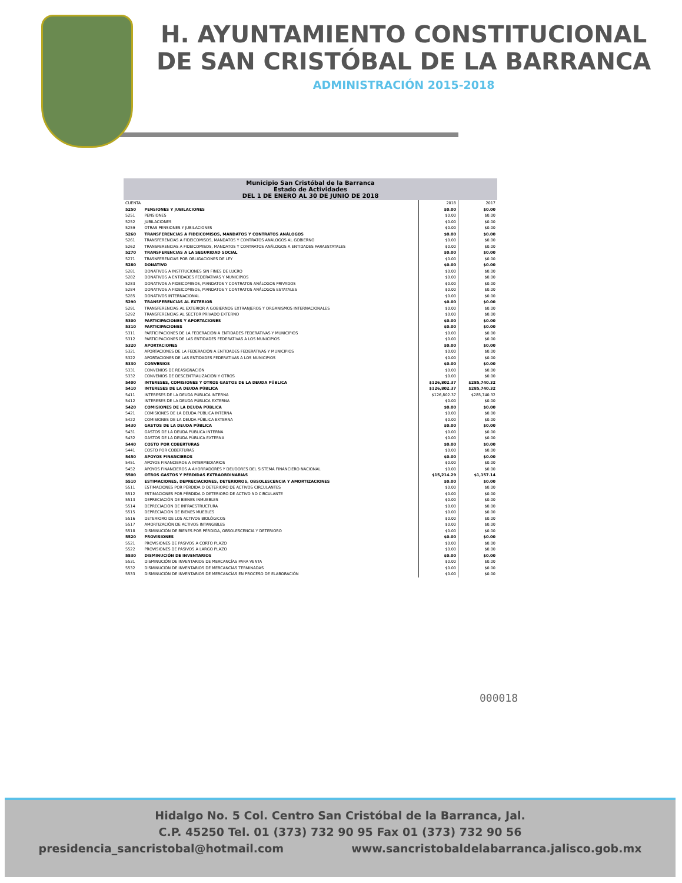H. AYUNTAMIENTO CONSTITUCIONAL
DE SAN CRISTÓBAL DE LA BARRANCA
ADMINISTRACIÓN 2015-2018
| Municipio San Cristóbal de la Barranca Estado de Actividades DEL 1 DE ENERO AL 30 DE JUNIO DE 2018 | | | |
| --- | --- | --- | --- |
| CUENTA | | 2018 | 2017 |
| 5250 | PENSIONES Y JUBILACIONES | $0.00 | $0.00 |
| 5251 | PENSIONES | $0.00 | $0.00 |
| 5252 | JUBILACIONES | $0.00 | $0.00 |
| 5259 | OTRAS PENSIONES Y JUBILACIONES | $0.00 | $0.00 |
| 5260 | TRANSFERENCIAS A FIDEICOMISOS, MANDATOS Y CONTRATOS ANÁLOGOS | $0.00 | $0.00 |
| 5261 | TRANSFERENCIAS A FIDEICOMISOS, MANDATOS Y CONTRATOS ANÁLOGOS AL GOBIERNO | $0.00 | $0.00 |
| 5262 | TRANSFERENCIAS A FIDEICOMISOS, MANDATOS Y CONTRATOS ANÁLOGOS A ENTIDADES PARAESTATALES | $0.00 | $0.00 |
| 5270 | TRANSFERENCIAS A LA SEGURIDAD SOCIAL | $0.00 | $0.00 |
| 5271 | TRASNFERENCIAS POR OBLIGACIONES DE LEY | $0.00 | $0.00 |
| 5280 | DONATIVO | $0.00 | $0.00 |
| 5281 | DONATIVOS A INSTITUCIONES SIN FINES DE LUCRO | $0.00 | $0.00 |
| 5282 | DONATIVOS A ENTIDADES FEDERATIVAS Y MUNICIPIOS | $0.00 | $0.00 |
| 5283 | DONATIVOS A FIDEICOMISOS, MANDATOS Y CONTRATOS ANÁLOGOS PRIVADOS | $0.00 | $0.00 |
| 5284 | DONATIVOS A FIDEICOMISOS, MANDATOS Y CONTRATOS ANÁLOGOS ESTATALES | $0.00 | $0.00 |
| 5285 | DONATIVOS INTERNACIONAL | $0.00 | $0.00 |
| 5290 | TRANSFERENCIAS AL EXTERIOR | $0.00 | $0.00 |
| 5291 | TRANSFERENCIAS AL EXTERIOR A GOBIERNOS EXTRANJEROS Y ORGANISMOS INTERNACIONALES | $0.00 | $0.00 |
| 5292 | TRANSFERENCIAS AL SECTOR PRIVADO EXTERNO | $0.00 | $0.00 |
| 5300 | PARTICIPACIONES Y APORTACIONES | $0.00 | $0.00 |
| 5310 | PARTICIPACIONES | $0.00 | $0.00 |
| 5311 | PARTICIPACIONES DE LA FEDERACIÓN A ENTIDADES FEDERATIVAS Y MUNICIPIOS | $0.00 | $0.00 |
| 5312 | PARTICIPACIONES DE LAS ENTIDADES FEDERATIVAS A LOS MUNICIPIOS | $0.00 | $0.00 |
| 5320 | APORTACIONES | $0.00 | $0.00 |
| 5321 | APORTACIONES DE LA FEDERACIÓN A ENTIDADES FEDERATIVAS Y MUNICIPIOS | $0.00 | $0.00 |
| 5322 | APORTACIONES DE LAS ENTIDADES FEDERATIVAS A LOS MUNICIPIOS | $0.00 | $0.00 |
| 5330 | CONVENIOS | $0.00 | $0.00 |
| 5331 | CONVENIOS DE REASIGNACIÓN | $0.00 | $0.00 |
| 5332 | CONVENIOS DE DESCENTRALIZACIÓN Y OTROS | $0.00 | $0.00 |
| 5400 | INTERESES, COMISIONES Y OTROS GASTOS DE LA DEUDA PÚBLICA | $126,802.37 | $285,740.32 |
| 5410 | INTERESES DE LA DEUDA PÚBLICA | $126,802.37 | $285,740.32 |
| 5411 | INTERESES DE LA DEUDA PÚBLICA INTERNA | $126,802.37 | $285,740.32 |
| 5412 | INTERESES DE LA DEUDA PÚBLICA EXTERNA | $0.00 | $0.00 |
| 5420 | COMISIONES DE LA DEUDA PÚBLICA | $0.00 | $0.00 |
| 5421 | COMISIONES DE LA DEUDA PÚBLICA INTERNA | $0.00 | $0.00 |
| 5422 | COMISIONES DE LA DEUDA PÚBLICA EXTERNA | $0.00 | $0.00 |
| 5430 | GASTOS DE LA DEUDA PÚBLICA | $0.00 | $0.00 |
| 5431 | GASTOS DE LA DEUDA PÚBLICA INTERNA | $0.00 | $0.00 |
| 5432 | GASTOS DE LA DEUDA PÚBLICA EXTERNA | $0.00 | $0.00 |
| 5440 | COSTO POR COBERTURAS | $0.00 | $0.00 |
| 5441 | COSTO POR COBERTURAS | $0.00 | $0.00 |
| 5450 | APOYOS FINANCIEROS | $0.00 | $0.00 |
| 5451 | APOYOS FINANCIEROS A INTERMEDIARIOS | $0.00 | $0.00 |
| 5452 | APOYOS FINANCIEROS A AHORRADORES Y DEUDORES DEL SISTEMA FINANCIERO NACIONAL | $0.00 | $0.00 |
| 5500 | OTROS GASTOS Y PÉRDIDAS EXTRAORDINARIAS | $15,214.29 | $1,157.14 |
| 5510 | ESTIMACIONES, DEPRECIACIONES, DETERIOROS, OBSOLESCENCIA Y AMORTIZACIONES | $0.00 | $0.00 |
| 5511 | ESTIMACIONES POR PÉRDIDA O DETERIORO DE ACTIVOS CIRCULANTES | $0.00 | $0.00 |
| 5512 | ESTIMACIONES POR PÉRDIDA O DETERIORO DE ACTIVO NO CIRCULANTE | $0.00 | $0.00 |
| 5513 | DEPRECIACIÓN DE BIENES INMUEBLES | $0.00 | $0.00 |
| 5514 | DEPRECIACIÓN DE INFRAESTRUCTURA | $0.00 | $0.00 |
| 5515 | DEPRECIACIÓN DE BIENES MUEBLES | $0.00 | $0.00 |
| 5516 | DETERIORO DE LOS ACTIVOS BIOLÓGICOS | $0.00 | $0.00 |
| 5517 | AMORTIZACIÓN DE ACTIVOS INTANGIBLES | $0.00 | $0.00 |
| 5518 | DISMINUCIÓN DE BIENES POR PÉRDIDA, OBSOLESCENCIA Y DETERIORO | $0.00 | $0.00 |
| 5520 | PROVISIONES | $0.00 | $0.00 |
| 5521 | PROVISIONES DE PASIVOS A CORTO PLAZO | $0.00 | $0.00 |
| 5522 | PROVISIONES DE PASIVOS A LARGO PLAZO | $0.00 | $0.00 |
| 5530 | DISMINUCIÓN DE INVENTARIOS | $0.00 | $0.00 |
| 5531 | DISMINUCIÓN DE INVENTARIOS DE MERCANCÍAS PARA VENTA | $0.00 | $0.00 |
| 5532 | DISMINUCIÓN DE INVENTARIOS DE MERCANCÍAS TERMINADAS | $0.00 | $0.00 |
| 5533 | DISMINUCIÓN DE INVENTARIOS DE MERCANCÍAS EN PROCESO DE ELABORACIÓN | $0.00 | $0.00 |
000018
Hidalgo No. 5 Col. Centro San Cristóbal de la Barranca, Jal.
C.P. 45250 Tel. 01 (373) 732 90 95 Fax 01 (373) 732 90 56
presidencia_sancristobal@hotmail.com www.sancristobaldelabarranca.jalisco.gob.mx